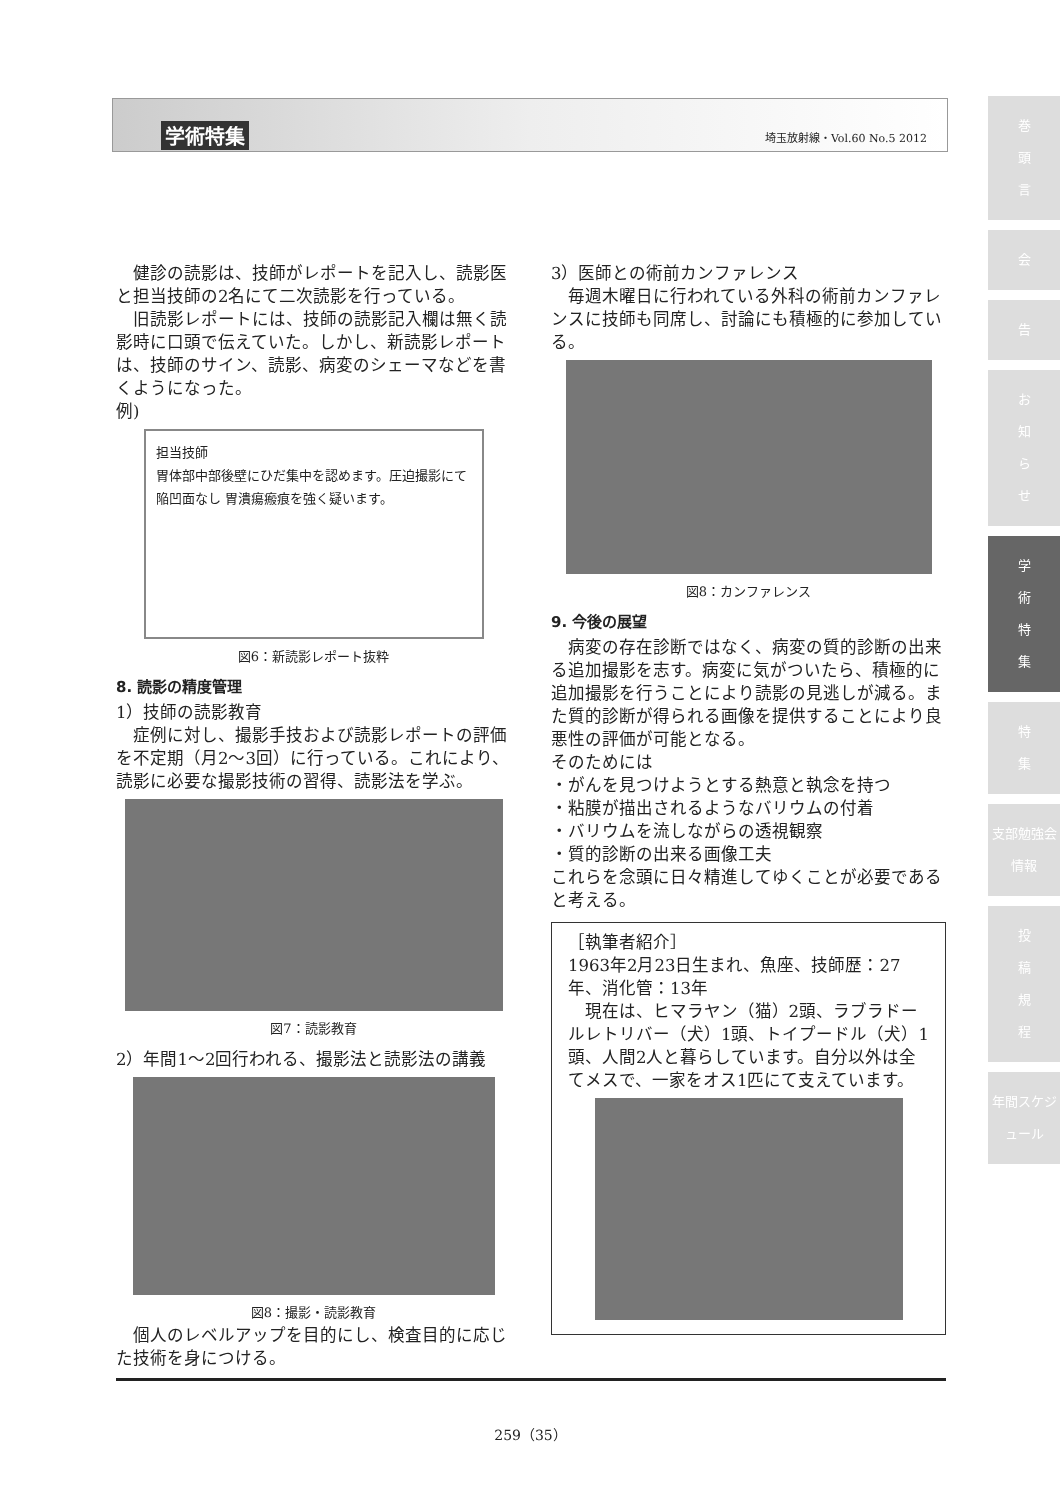学術特集 埼玉放射線・Vol.60 No.5 2012
健診の読影は、技師がレポートを記入し、読影医と担当技師の2名にて二次読影を行っている。
旧読影レポートには、技師の読影記入欄は無く読影時に口頭で伝えていた。しかし、新読影レポートは、技師のサイン、読影、病変のシェーマなどを書くようになった。
例)
担当技師
胃体部中部後壁にひだ集中を認めます。圧迫撮影にて陥凹面なし 胃潰瘍瘢痕を強く疑います。
図6：新読影レポート抜粋
8. 読影の精度管理
1）技師の読影教育
症例に対し、撮影手技および読影レポートの評価を不定期（月2〜3回）に行っている。これにより、読影に必要な撮影技術の習得、読影法を学ぶ。
図7：読影教育
2）年間1〜2回行われる、撮影法と読影法の講義
図8：撮影・読影教育
個人のレベルアップを目的にし、検査目的に応じた技術を身につける。
3）医師との術前カンファレンス
毎週木曜日に行われている外科の術前カンファレンスに技師も同席し、討論にも積極的に参加している。
図8：カンファレンス
9. 今後の展望
病変の存在診断ではなく、病変の質的診断の出来る追加撮影を志す。病変に気がついたら、積極的に追加撮影を行うことにより読影の見逃しが減る。また質的診断が得られる画像を提供することにより良悪性の評価が可能となる。
そのためには
・がんを見つけようとする熱意と執念を持つ
・粘膜が描出されるようなバリウムの付着
・バリウムを流しながらの透視観察
・質的診断の出来る画像工夫
これらを念頭に日々精進してゆくことが必要であると考える。
［執筆者紹介］
1963年2月23日生まれ、魚座、技師歴：27年、消化管：13年
現在は、ヒマラヤン（猫）2頭、ラブラドールレトリバー（犬）1頭、トイプードル（犬）1頭、人間2人と暮らしています。自分以外は全てメスで、一家をオス1匹にて支えています。
259（35）
巻
頭
言
会
告
お
知
ら
せ
学
術
特
集
特
集
支部勉強会情報
投
稿
規
程
年間スケジュール